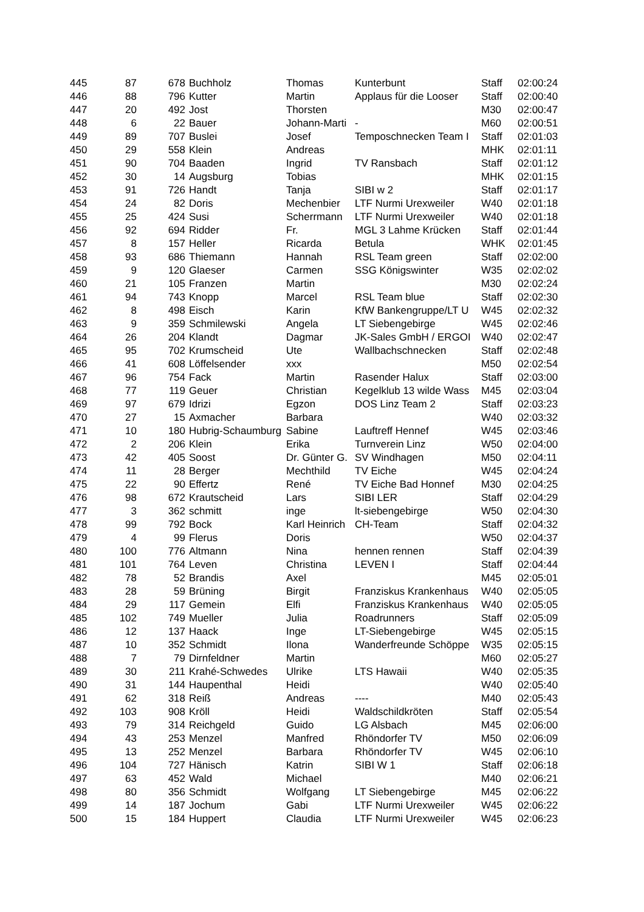| 445 | 87 | 678 | Buchholz | Thomas | Kunterbunt | Staff | 02:00:24 |
| 446 | 88 | 796 | Kutter | Martin | Applaus für die Looser | Staff | 02:00:40 |
| 447 | 20 | 492 | Jost | Thorsten | | M30 | 02:00:47 |
| 448 | 6 | 22 | Bauer | Johann-Marti | - | M60 | 02:00:51 |
| 449 | 89 | 707 | Buslei | Josef | Temposchnecken Team I | Staff | 02:01:03 |
| 450 | 29 | 558 | Klein | Andreas | | MHK | 02:01:11 |
| 451 | 90 | 704 | Baaden | Ingrid | TV Ransbach | Staff | 02:01:12 |
| 452 | 30 | 14 | Augsburg | Tobias | | MHK | 02:01:15 |
| 453 | 91 | 726 | Handt | Tanja | SIBI w 2 | Staff | 02:01:17 |
| 454 | 24 | 82 | Doris | Mechenbier | LTF Nurmi Urexweiler | W40 | 02:01:18 |
| 455 | 25 | 424 | Susi | Scherrmann | LTF Nurmi Urexweiler | W40 | 02:01:18 |
| 456 | 92 | 694 | Ridder | Fr. | MGL 3 Lahme Krücken | Staff | 02:01:44 |
| 457 | 8 | 157 | Heller | Ricarda | Betula | WHK | 02:01:45 |
| 458 | 93 | 686 | Thiemann | Hannah | RSL Team green | Staff | 02:02:00 |
| 459 | 9 | 120 | Glaeser | Carmen | SSG Königswinter | W35 | 02:02:02 |
| 460 | 21 | 105 | Franzen | Martin | | M30 | 02:02:24 |
| 461 | 94 | 743 | Knopp | Marcel | RSL Team blue | Staff | 02:02:30 |
| 462 | 8 | 498 | Eisch | Karin | KfW Bankengruppe/LT U | W45 | 02:02:32 |
| 463 | 9 | 359 | Schmilewski | Angela | LT Siebengebirge | W45 | 02:02:46 |
| 464 | 26 | 204 | Klandt | Dagmar | JK-Sales GmbH / ERGOI | W40 | 02:02:47 |
| 465 | 95 | 702 | Krumscheid | Ute | Wallbachschnecken | Staff | 02:02:48 |
| 466 | 41 | 608 | Löffelsender | xxx | | M50 | 02:02:54 |
| 467 | 96 | 754 | Fack | Martin | Rasender Halux | Staff | 02:03:00 |
| 468 | 77 | 119 | Geuer | Christian | Kegelklub 13 wilde Wass | M45 | 02:03:04 |
| 469 | 97 | 679 | Idrizi | Egzon | DOS Linz Team 2 | Staff | 02:03:23 |
| 470 | 27 | 15 | Axmacher | Barbara | | W40 | 02:03:32 |
| 471 | 10 | 180 | Hubrig-Schaumburg | Sabine | Lauftreff Hennef | W45 | 02:03:46 |
| 472 | 2 | 206 | Klein | Erika | Turnverein Linz | W50 | 02:04:00 |
| 473 | 42 | 405 | Soost | Dr. Günter G. | SV Windhagen | M50 | 02:04:11 |
| 474 | 11 | 28 | Berger | Mechthild | TV Eiche | W45 | 02:04:24 |
| 475 | 22 | 90 | Effertz | René | TV Eiche Bad Honnef | M30 | 02:04:25 |
| 476 | 98 | 672 | Krautscheid | Lars | SIBI LER | Staff | 02:04:29 |
| 477 | 3 | 362 | schmitt | inge | lt-siebengebirge | W50 | 02:04:30 |
| 478 | 99 | 792 | Bock | Karl Heinrich | CH-Team | Staff | 02:04:32 |
| 479 | 4 | 99 | Flerus | Doris | | W50 | 02:04:37 |
| 480 | 100 | 776 | Altmann | Nina | hennen rennen | Staff | 02:04:39 |
| 481 | 101 | 764 | Leven | Christina | LEVEN I | Staff | 02:04:44 |
| 482 | 78 | 52 | Brandis | Axel | | M45 | 02:05:01 |
| 483 | 28 | 59 | Brüning | Birgit | Franziskus Krankenhaus | W40 | 02:05:05 |
| 484 | 29 | 117 | Gemein | Elfi | Franziskus Krankenhaus | W40 | 02:05:05 |
| 485 | 102 | 749 | Mueller | Julia | Roadrunners | Staff | 02:05:09 |
| 486 | 12 | 137 | Haack | Inge | LT-Siebengebirge | W45 | 02:05:15 |
| 487 | 10 | 352 | Schmidt | Ilona | Wanderfreunde Schöppe | W35 | 02:05:15 |
| 488 | 7 | 79 | Dirnfeldner | Martin | | M60 | 02:05:27 |
| 489 | 30 | 211 | Krahé-Schwedes | Ulrike | LTS Hawaii | W40 | 02:05:35 |
| 490 | 31 | 144 | Haupenthal | Heidi | | W40 | 02:05:40 |
| 491 | 62 | 318 | Reiß | Andreas | ---- | M40 | 02:05:43 |
| 492 | 103 | 908 | Kröll | Heidi | Waldschildkröten | Staff | 02:05:54 |
| 493 | 79 | 314 | Reichgeld | Guido | LG Alsbach | M45 | 02:06:00 |
| 494 | 43 | 253 | Menzel | Manfred | Rhöndorfer TV | M50 | 02:06:09 |
| 495 | 13 | 252 | Menzel | Barbara | Rhöndorfer TV | W45 | 02:06:10 |
| 496 | 104 | 727 | Hänisch | Katrin | SIBI W 1 | Staff | 02:06:18 |
| 497 | 63 | 452 | Wald | Michael | | M40 | 02:06:21 |
| 498 | 80 | 356 | Schmidt | Wolfgang | LT Siebengebirge | M45 | 02:06:22 |
| 499 | 14 | 187 | Jochum | Gabi | LTF Nurmi Urexweiler | W45 | 02:06:22 |
| 500 | 15 | 184 | Huppert | Claudia | LTF Nurmi Urexweiler | W45 | 02:06:23 |